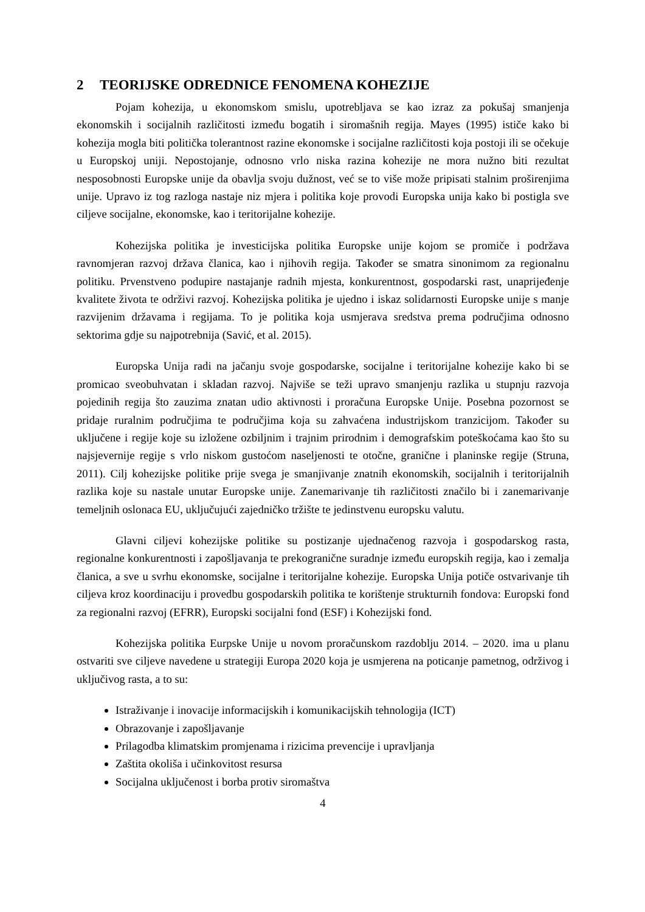2 TEORIJSKE ODREDNICE FENOMENA KOHEZIJE
Pojam kohezija, u ekonomskom smislu, upotrebljava se kao izraz za pokušaj smanjenja ekonomskih i socijalnih različitosti između bogatih i siromašnih regija. Mayes (1995) ističe kako bi kohezija mogla biti politička tolerantnost razine ekonomske i socijalne različitosti koja postoji ili se očekuje u Europskoj uniji. Nepostojanje, odnosno vrlo niska razina kohezije ne mora nužno biti rezultat nesposobnosti Europske unije da obavlja svoju dužnost, već se to više može pripisati stalnim proširenjima unije. Upravo iz tog razloga nastaje niz mjera i politika koje provodi Europska unija kako bi postigla sve ciljeve socijalne, ekonomske, kao i teritorijalne kohezije.
Kohezijska politika je investicijska politika Europske unije kojom se promiče i podržava ravnomjeran razvoj država članica, kao i njihovih regija. Također se smatra sinonimom za regionalnu politiku. Prvenstveno podupire nastajanje radnih mjesta, konkurentnost, gospodarski rast, unaprijeđenje kvalitete života te održivi razvoj. Kohezijska politika je ujedno i iskaz solidarnosti Europske unije s manje razvijenim državama i regijama. To je politika koja usmjerava sredstva prema područjima odnosno sektorima gdje su najpotrebnija (Savić, et al. 2015).
Europska Unija radi na jačanju svoje gospodarske, socijalne i teritorijalne kohezije kako bi se promicao sveobuhvatan i skladan razvoj. Najviše se teži upravo smanjenju razlika u stupnju razvoja pojedinih regija što zauzima znatan udio aktivnosti i proračuna Europske Unije. Posebna pozornost se pridaje ruralnim područjima te područjima koja su zahvaćena industrijskom tranzicijom. Također su uključene i regije koje su izložene ozbiljnim i trajnim prirodnim i demografskim poteškoćama kao što su najsjevernije regije s vrlo niskom gustoćom naseljenosti te otočne, granične i planinske regije (Struna, 2011). Cilj kohezijske politike prije svega je smanjivanje znatnih ekonomskih, socijalnih i teritorijalnih razlika koje su nastale unutar Europske unije. Zanemarivanje tih različitosti značilo bi i zanemarivanje temeljnih oslonaca EU, uključujući zajedničko tržište te jedinstvenu europsku valutu.
Glavni ciljevi kohezijske politike su postizanje ujednačenog razvoja i gospodarskog rasta, regionalne konkurentnosti i zapošljavanja te prekogranične suradnje između europskih regija, kao i zemalja članica, a sve u svrhu ekonomske, socijalne i teritorijalne kohezije. Europska Unija potiče ostvarivanje tih ciljeva kroz koordinaciju i provedbu gospodarskih politika te korištenje strukturnih fondova: Europski fond za regionalni razvoj (EFRR), Europski socijalni fond (ESF) i Kohezijski fond.
Kohezijska politika Eurpske Unije u novom proračunskom razdoblju 2014. – 2020. ima u planu ostvariti sve ciljeve navedene u strategiji Europa 2020 koja je usmjerena na poticanje pametnog, održivog i uključivog rasta, a to su:
Istraživanje i inovacije informacijskih i komunikacijskih tehnologija (ICT)
Obrazovanje i zapošljavanje
Prilagodba klimatskim promjenama i rizicima prevencije i upravljanja
Zaštita okoliša i učinkovitost resursa
Socijalna uključenost i borba protiv siromaštva
4